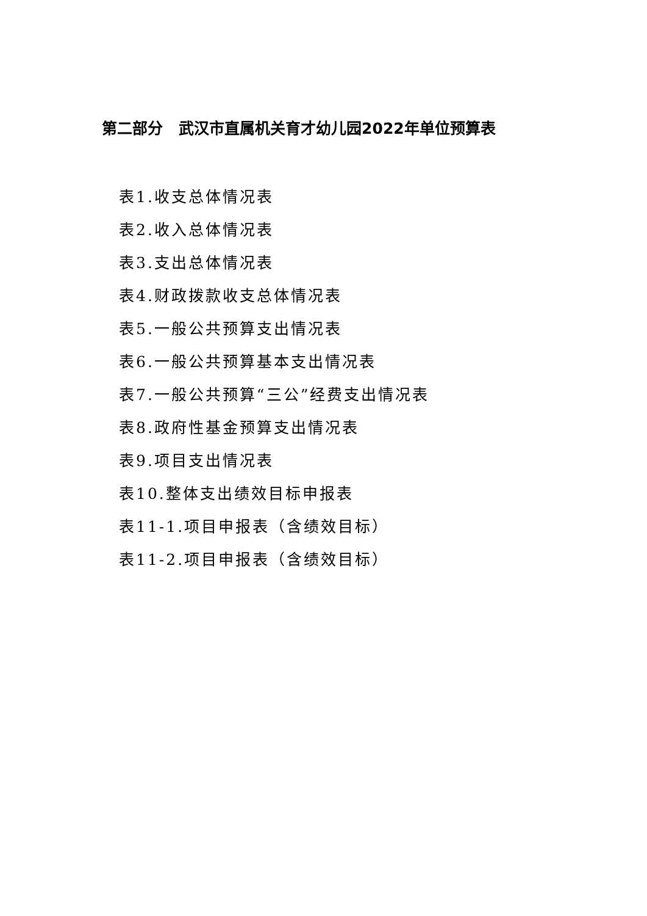第二部分 武汉市直属机关育才幼儿园2022年单位预算表
表1.收支总体情况表
表2.收入总体情况表
表3.支出总体情况表
表4.财政拨款收支总体情况表
表5.一般公共预算支出情况表
表6.一般公共预算基本支出情况表
表7.一般公共预算“三公”经费支出情况表
表8.政府性基金预算支出情况表
表9.项目支出情况表
表10.整体支出绩效目标申报表
表11-1.项目申报表（含绩效目标）
表11-2.项目申报表（含绩效目标）